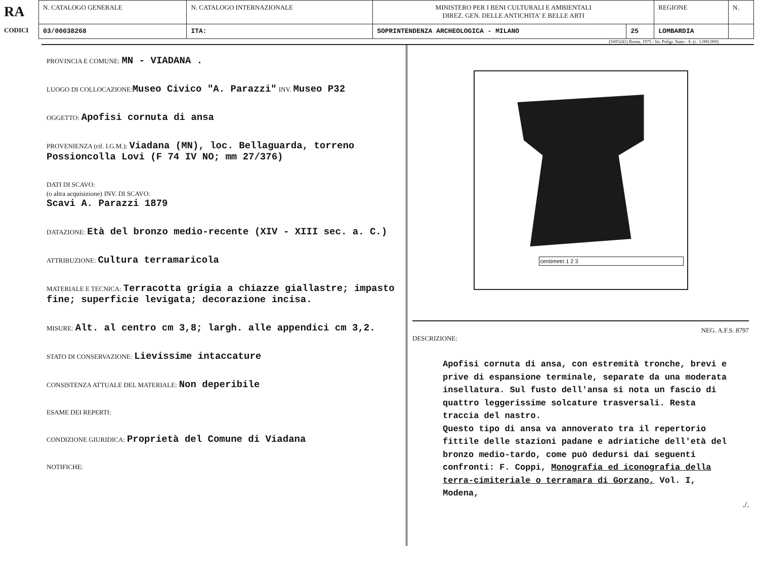| RA CODICI | N. CATALOGO GENERALE | N. CATALOGO INTERNAZIONALE | MINISTERO PER I BENI CULTURALI E AMBIENTALI DIREZ. GEN. DELLE ANTICHITA' E BELLE ARTI | | REGIONE | N. |
| | 03/00038268 | ITA: | SOPRINTENDENZA ARCHEOLOGICA - MILANO | 25 | LOMBARDIA | |
(5605241) Roma, 1975 - Ist. Poligr. Stato - S. (c. 1.000.000)
PROVINCIA E COMUNE: MN - VIADANA .
LUOGO DI COLLOCAZIONE: Museo Civico "A. Parazzi" INV. Museo P32
OGGETTO: Apofisi cornuta di ansa
PROVENIENZA (rif. I.G.M.): Viadana (MN), loc. Bellaguarda, torreno Possioncolla Lovi (F 74 IV NO; mm 27/376)
DATI DI SCAVO:
(o altra acquisizione) INV. DI SCAVO:
Scavi A. Parazzi 1879
DATAZIONE: Età del bronzo medio-recente (XIV - XIII sec. a. C.)
ATTRIBUZIONE: Cultura terramaricola
MATERIALE E TECNICA: Terracotta grigia a chiazze giallastre; impasto fine; superficie levigata; decorazione incisa.
MISURE: Alt. al centro cm 3,8; largh. alle appendici cm 3,2.
STATO DI CONSERVAZIONE: Lievissime intaccature
CONSISTENZA ATTUALE DEL MATERIALE: Non deperibile
ESAME DEI REPERTI:
CONDIZIONE GIURIDICA: Proprietà del Comune di Viadana
NOTIFICHE:
centimetri 1 2 3
NEG. A.F.S. 8797
DESCRIZIONE:
Apofisi cornuta di ansa, con estremità tronche, brevi e prive di espansione terminale, separate da una moderata insellatura. Sul fusto dell'ansa si nota un fascio di quattro leggerissime solcature trasversali. Resta traccia del nastro.
Questo tipo di ansa va annoverato tra il repertorio fittile delle stazioni padane e adriatiche dell'età del bronzo medio-tardo, come può dedursi dai seguenti confronti: F. Coppi, Monografia ed iconografia della terra-cimiteriale o terramara di Gorzano, Vol. I, Modena,
./.